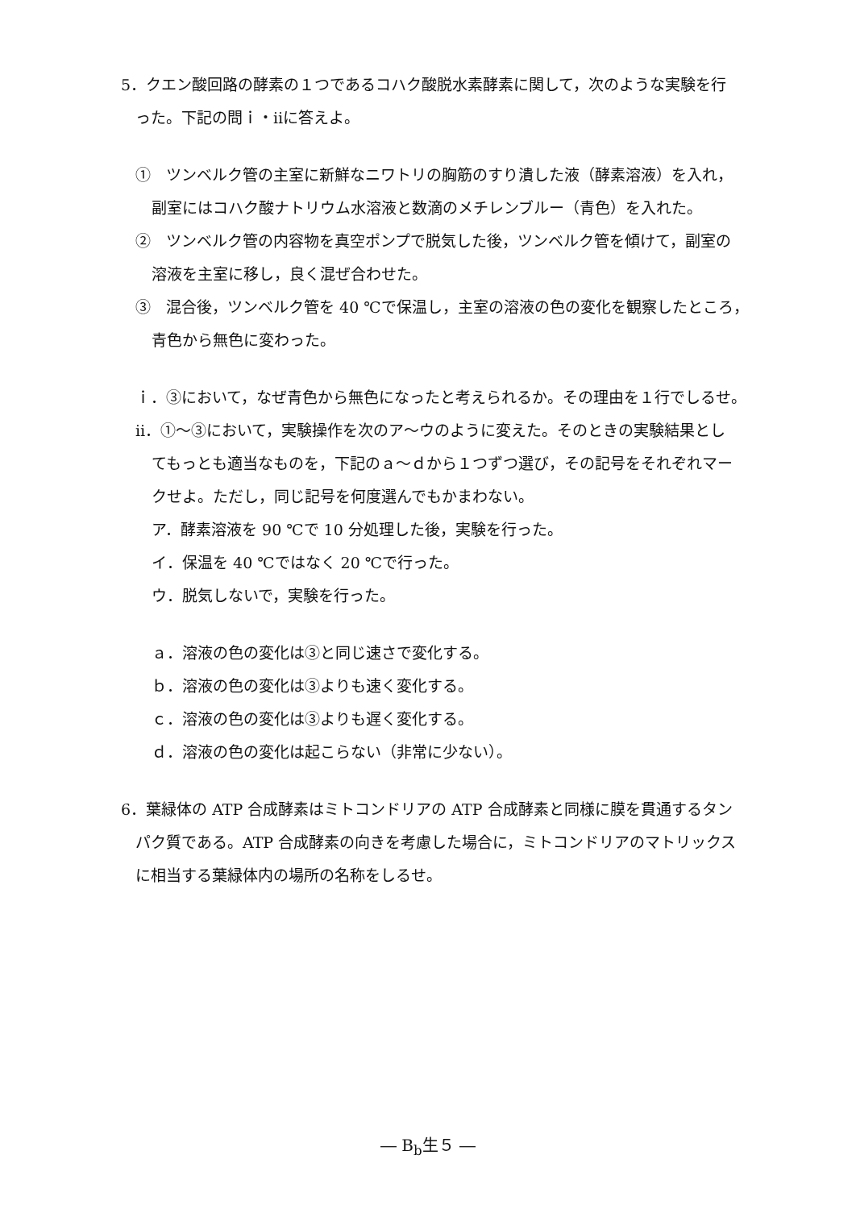5．クエン酸回路の酵素の１つであるコハク酸脱水素酵素に関して，次のような実験を行
った。下記の問ｉ・ⅱに答えよ。
①　ツンベルク管の主室に新鮮なニワトリの胸筋のすり潰した液（酵素溶液）を入れ，
副室にはコハク酸ナトリウム水溶液と数滴のメチレンブルー（青色）を入れた。
②　ツンベルク管の内容物を真空ポンプで脱気した後，ツンベルク管を傾けて，副室の
溶液を主室に移し，良く混ぜ合わせた。
③　混合後，ツンベルク管を 40 ℃で保温し，主室の溶液の色の変化を観察したところ，
青色から無色に変わった。
ｉ．③において，なぜ青色から無色になったと考えられるか。その理由を１行でしるせ。
ⅱ．①～③において，実験操作を次のア～ウのように変えた。そのときの実験結果とし
てもっとも適当なものを，下記のａ～ｄから１つずつ選び，その記号をそれぞれマー
クせよ。ただし，同じ記号を何度選んでもかまわない。
ア．酵素溶液を 90 ℃で 10 分処理した後，実験を行った。
イ．保温を 40 ℃ではなく 20 ℃で行った。
ウ．脱気しないで，実験を行った。
ａ．溶液の色の変化は③と同じ速さで変化する。
ｂ．溶液の色の変化は③よりも速く変化する。
ｃ．溶液の色の変化は③よりも遅く変化する。
ｄ．溶液の色の変化は起こらない（非常に少ない）。
6．葉緑体の ATP 合成酵素はミトコンドリアの ATP 合成酵素と同様に膜を貫通するタン
パク質である。ATP 合成酵素の向きを考慮した場合に，ミトコンドリアのマトリックス
に相当する葉緑体内の場所の名称をしるせ。
― B<sub>b</sub>生５ ―